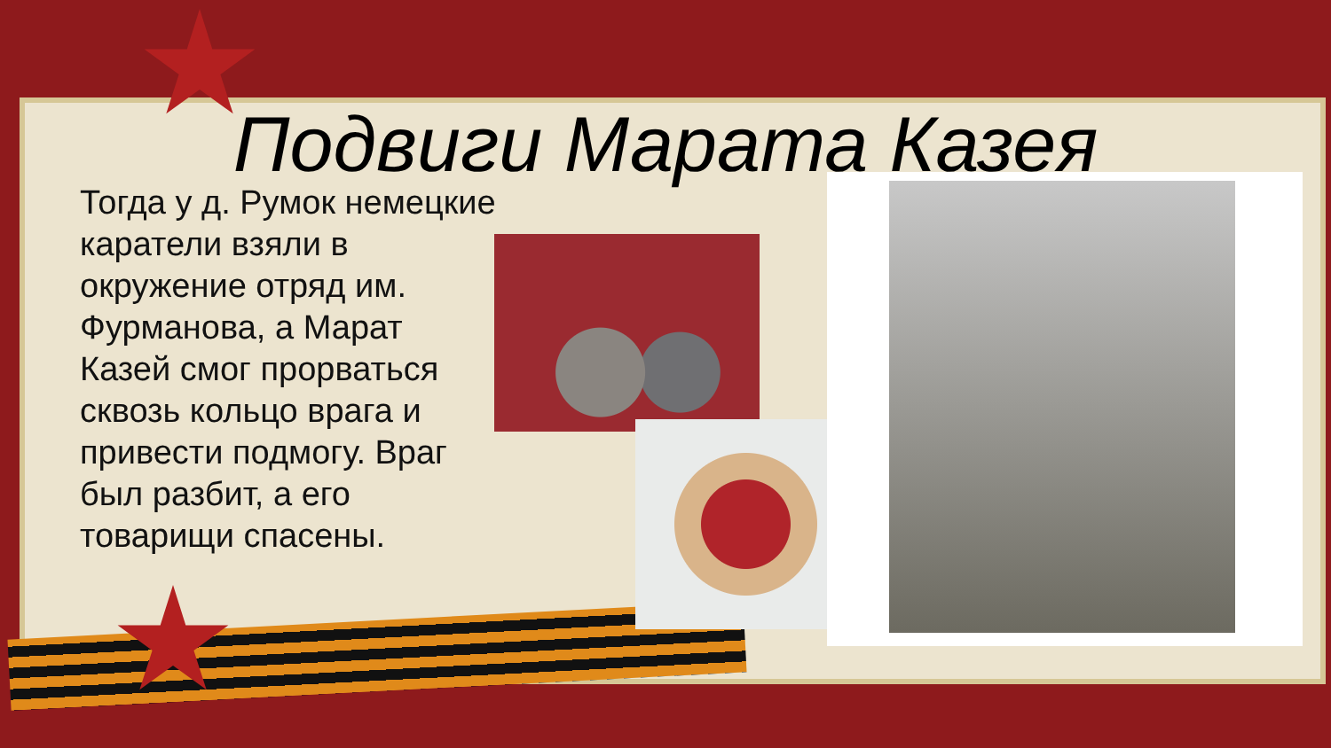Подвиги Марата Казея
Тогда у д. Румок немецкие каратели взяли в окружение отряд им. Фурманова, а Марат Казей смог прорваться сквозь кольцо врага и привести подмогу. Враг был разбит, а его товарищи спасены.